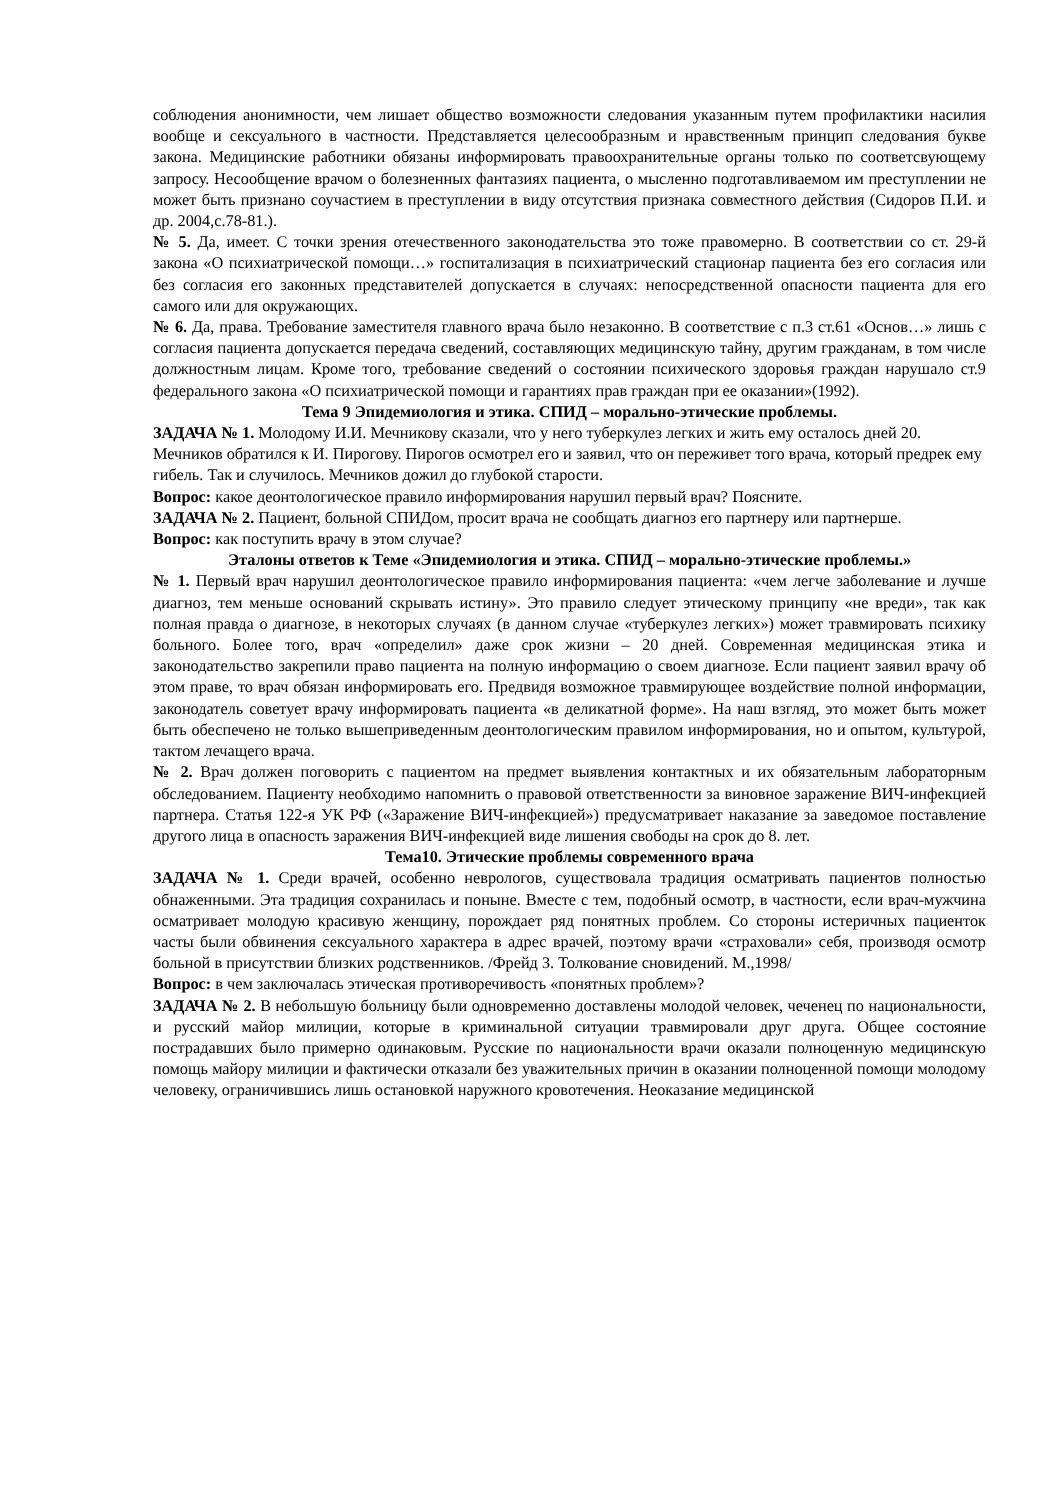соблюдения анонимности, чем лишает общество возможности следования указанным путем профилактики насилия вообще и сексуального в частности. Представляется целесообразным и нравственным принцип следования букве закона. Медицинские работники обязаны информировать правоохранительные органы только по соответсвующему запросу. Несообщение врачом о болезненных фантазиях пациента, о мысленно подготавливаемом им преступлении не может быть признано соучастием в преступлении в виду отсутствия признака совместного действия (Сидоров П.И. и др. 2004,с.78-81.).
№ 5. Да, имеет. С точки зрения отечественного законодательства это тоже правомерно. В соответствии со ст. 29-й закона «О психиатрической помощи…» госпитализация в психиатрический стационар пациента без его согласия или без согласия его законных представителей допускается в случаях: непосредственной опасности пациента для его самого или для окружающих.
№ 6. Да, права. Требование заместителя главного врача было незаконно. В соответствие с п.3 ст.61 «Основ…» лишь с согласия пациента допускается передача сведений, составляющих медицинскую тайну, другим гражданам, в том числе должностным лицам. Кроме того, требование сведений о состоянии психического здоровья граждан нарушало ст.9 федерального закона «О психиатрической помощи и гарантиях прав граждан при ее оказании»(1992).
Тема 9 Эпидемиология и этика. СПИД – морально-этические проблемы.
ЗАДАЧА № 1. Молодому И.И. Мечникову сказали, что у него туберкулез легких и жить ему осталось дней 20. Мечников обратился к И. Пирогову. Пирогов осмотрел его и заявил, что он переживет того врача, который предрек ему гибель. Так и случилось. Мечников дожил до глубокой старости.
Вопрос: какое деонтологическое правило информирования нарушил первый врач? Поясните.
ЗАДАЧА № 2. Пациент, больной СПИДом, просит врача не сообщать диагноз его партнеру или партнерше.
Вопрос: как поступить врачу в этом случае?
Эталоны ответов к Теме «Эпидемиология и этика. СПИД – морально-этические проблемы.»
№ 1. Первый врач нарушил деонтологическое правило информирования пациента: «чем легче заболевание и лучше диагноз, тем меньше оснований скрывать истину». Это правило следует этическому принципу «не вреди», так как полная правда о диагнозе, в некоторых случаях (в данном случае «туберкулез легких») может травмировать психику больного. Более того, врач «определил» даже срок жизни – 20 дней. Современная медицинская этика и законодательство закрепили право пациента на полную информацию о своем диагнозе. Если пациент заявил врачу об этом праве, то врач обязан информировать его. Предвидя возможное травмирующее воздействие полной информации, законодатель советует врачу информировать пациента «в деликатной форме». На наш взгляд, это может быть может быть обеспечено не только вышеприведенным деонтологическим правилом информирования, но и опытом, культурой, тактом лечащего врача.
№ 2. Врач должен поговорить с пациентом на предмет выявления контактных и их обязательным лабораторным обследованием. Пациенту необходимо напомнить о правовой ответственности за виновное заражение ВИЧ-инфекцией партнера. Статья 122-я УК РФ («Заражение ВИЧ-инфекцией») предусматривает наказание за заведомое поставление другого лица в опасность заражения ВИЧ-инфекцией виде лишения свободы на срок до 8. лет.
Тема10. Этические проблемы современного врача
ЗАДАЧА № 1. Среди врачей, особенно неврологов, существовала традиция осматривать пациентов полностью обнаженными. Эта традиция сохранилась и поныне. Вместе с тем, подобный осмотр, в частности, если врач-мужчина осматривает молодую красивую женщину, порождает ряд понятных проблем. Со стороны истеричных пациенток часты были обвинения сексуального характера в адрес врачей, поэтому врачи «страховали» себя, производя осмотр больной в присутствии близких родственников. /Фрейд З. Толкование сновидений. М.,1998/
Вопрос: в чем заключалась этическая противоречивость «понятных проблем»?
ЗАДАЧА № 2. В небольшую больницу были одновременно доставлены молодой человек, чеченец по национальности, и русский майор милиции, которые в криминальной ситуации травмировали друг друга. Общее состояние пострадавших было примерно одинаковым. Русские по национальности врачи оказали полноценную медицинскую помощь майору милиции и фактически отказали без уважительных причин в оказании полноценной помощи молодому человеку, ограничившись лишь остановкой наружного кровотечения. Неоказание медицинской